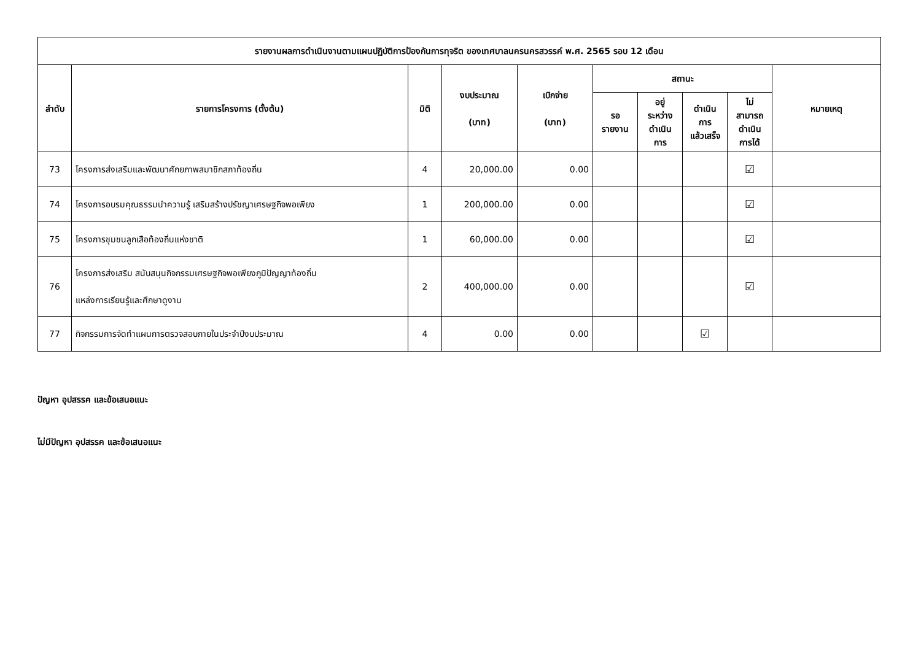| รายงานผลการดำเนินงานตามแผนปฏิบัติการป้องกันการทุจริต ของเทศบาลนครนครสวรรค์ พ.ศ. 2565 รอบ 12 เดือน | | | | | | | | | |
| --- | --- | --- | --- | --- | --- | --- | --- | --- | --- |
| ลำดับ | รายการโครงการ (ตั้งต้น) | มิติ | งบประมาณ (บาท) | เบิกจ่าย (บาท) | สถานะ | | | | หมายเหตุ |
| | | | | | รอ รายงาน | อยู่ ระหว่าง ดำเนิน การ | ดำเนิน การ แล้วเสร็จ | ไม่ สามารถ ดำเนิน การได้ | |
| 73 | โครงการส่งเสริมและพัฒนาศักยภาพสมาชิกสภาท้องถิ่น | 4 | 20,000.00 | 0.00 | | | | ☑ | |
| 74 | โครงการอบรมคุณธรรมนำความรู้ เสริมสร้างปรัชญาเศรษฐกิจพอเพียง | 1 | 200,000.00 | 0.00 | | | | ☑ | |
| 75 | โครงการชุมชนลูกเสือท้องถิ่นแห่งชาติ | 1 | 60,000.00 | 0.00 | | | | ☑ | |
| 76 | โครงการส่งเสริม สนับสนุนกิจกรรมเศรษฐกิจพอเพียงภูมิปัญญาท้องถิ่น แหล่งการเรียนรู้และศึกษาดูงาน | 2 | 400,000.00 | 0.00 | | | | ☑ | |
| 77 | กิจกรรมการจัดทำแผนการตรวจสอบภายในประจำปีงบประมาณ | 4 | 0.00 | 0.00 | | | ☑ | | |
ปัญหา อุปสรรค และข้อเสนอแนะ
ไม่มีปัญหา อุปสรรค และข้อเสนอแนะ